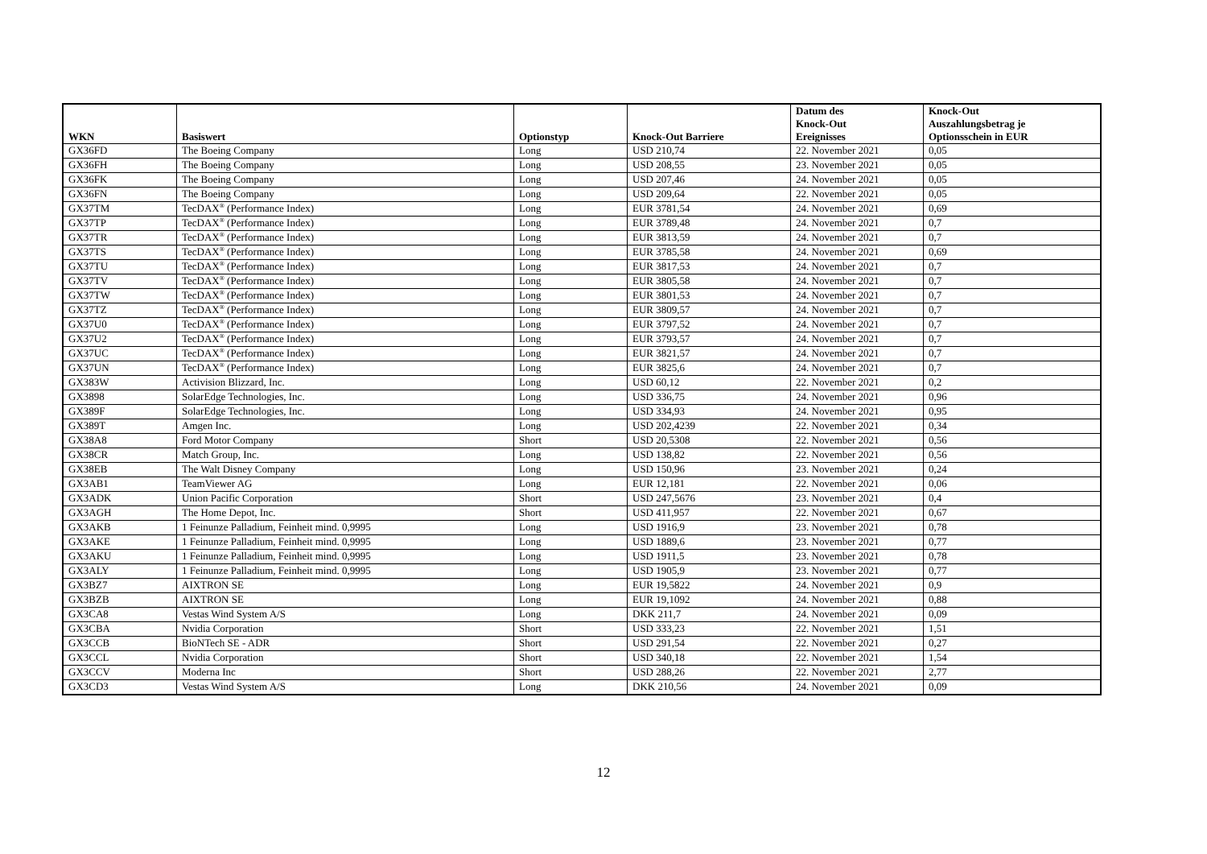| WKN | Basiswert | Optionstyp | Knock-Out Barriere | Datum des Knock-Out Ereignisses | Knock-Out Auszahlungsbetrag je Optionsschein in EUR |
| --- | --- | --- | --- | --- | --- |
| GX36FD | The Boeing Company | Long | USD 210,74 | 22. November 2021 | 0,05 |
| GX36FH | The Boeing Company | Long | USD 208,55 | 23. November 2021 | 0,05 |
| GX36FK | The Boeing Company | Long | USD 207,46 | 24. November 2021 | 0,05 |
| GX36FN | The Boeing Company | Long | USD 209,64 | 22. November 2021 | 0,05 |
| GX37TM | TecDAX<sup>®</sup> (Performance Index) | Long | EUR 3781,54 | 24. November 2021 | 0,69 |
| GX37TP | TecDAX<sup>®</sup> (Performance Index) | Long | EUR 3789,48 | 24. November 2021 | 0,7 |
| GX37TR | TecDAX<sup>®</sup> (Performance Index) | Long | EUR 3813,59 | 24. November 2021 | 0,7 |
| GX37TS | TecDAX<sup>®</sup> (Performance Index) | Long | EUR 3785,58 | 24. November 2021 | 0,69 |
| GX37TU | TecDAX<sup>®</sup> (Performance Index) | Long | EUR 3817,53 | 24. November 2021 | 0,7 |
| GX37TV | TecDAX<sup>®</sup> (Performance Index) | Long | EUR 3805,58 | 24. November 2021 | 0,7 |
| GX37TW | TecDAX<sup>®</sup> (Performance Index) | Long | EUR 3801,53 | 24. November 2021 | 0,7 |
| GX37TZ | TecDAX<sup>®</sup> (Performance Index) | Long | EUR 3809,57 | 24. November 2021 | 0,7 |
| GX37U0 | TecDAX<sup>®</sup> (Performance Index) | Long | EUR 3797,52 | 24. November 2021 | 0,7 |
| GX37U2 | TecDAX<sup>®</sup> (Performance Index) | Long | EUR 3793,57 | 24. November 2021 | 0,7 |
| GX37UC | TecDAX<sup>®</sup> (Performance Index) | Long | EUR 3821,57 | 24. November 2021 | 0,7 |
| GX37UN | TecDAX<sup>®</sup> (Performance Index) | Long | EUR 3825,6 | 24. November 2021 | 0,7 |
| GX383W | Activision Blizzard, Inc. | Long | USD 60,12 | 22. November 2021 | 0,2 |
| GX3898 | SolarEdge Technologies, Inc. | Long | USD 336,75 | 24. November 2021 | 0,96 |
| GX389F | SolarEdge Technologies, Inc. | Long | USD 334,93 | 24. November 2021 | 0,95 |
| GX389T | Amgen Inc. | Long | USD 202,4239 | 22. November 2021 | 0,34 |
| GX38A8 | Ford Motor Company | Short | USD 20,5308 | 22. November 2021 | 0,56 |
| GX38CR | Match Group, Inc. | Long | USD 138,82 | 22. November 2021 | 0,56 |
| GX38EB | The Walt Disney Company | Long | USD 150,96 | 23. November 2021 | 0,24 |
| GX3AB1 | TeamViewer AG | Long | EUR 12,181 | 22. November 2021 | 0,06 |
| GX3ADK | Union Pacific Corporation | Short | USD 247,5676 | 23. November 2021 | 0,4 |
| GX3AGH | The Home Depot, Inc. | Short | USD 411,957 | 22. November 2021 | 0,67 |
| GX3AKB | 1 Feinunze Palladium, Feinheit mind. 0,9995 | Long | USD 1916,9 | 23. November 2021 | 0,78 |
| GX3AKE | 1 Feinunze Palladium, Feinheit mind. 0,9995 | Long | USD 1889,6 | 23. November 2021 | 0,77 |
| GX3AKU | 1 Feinunze Palladium, Feinheit mind. 0,9995 | Long | USD 1911,5 | 23. November 2021 | 0,78 |
| GX3ALY | 1 Feinunze Palladium, Feinheit mind. 0,9995 | Long | USD 1905,9 | 23. November 2021 | 0,77 |
| GX3BZ7 | AIXTRON SE | Long | EUR 19,5822 | 24. November 2021 | 0,9 |
| GX3BZB | AIXTRON SE | Long | EUR 19,1092 | 24. November 2021 | 0,88 |
| GX3CA8 | Vestas Wind System A/S | Long | DKK 211,7 | 24. November 2021 | 0,09 |
| GX3CBA | Nvidia Corporation | Short | USD 333,23 | 22. November 2021 | 1,51 |
| GX3CCB | BioNTech SE - ADR | Short | USD 291,54 | 22. November 2021 | 0,27 |
| GX3CCL | Nvidia Corporation | Short | USD 340,18 | 22. November 2021 | 1,54 |
| GX3CCV | Moderna Inc | Short | USD 288,26 | 22. November 2021 | 2,77 |
| GX3CD3 | Vestas Wind System A/S | Long | DKK 210,56 | 24. November 2021 | 0,09 |
12